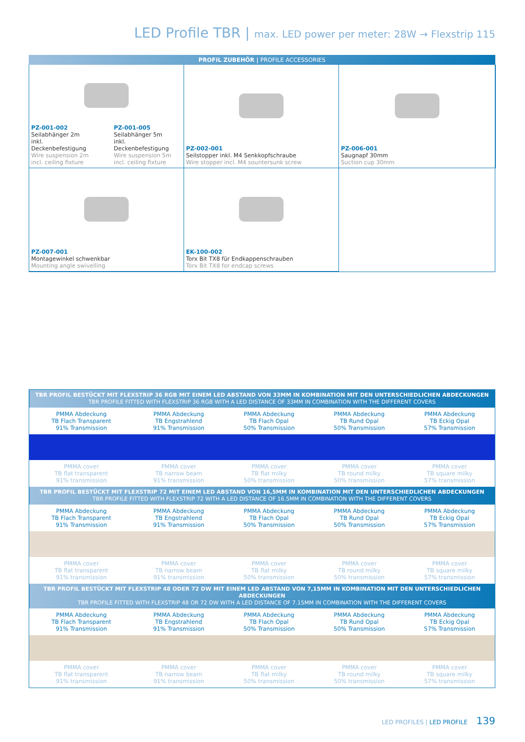LED Profile TBR | max. LED power per meter: 28W → Flexstrip 115
PROFIL ZUBEHÖR | PROFILE ACCESSORIES
PZ-001-002
Seilabhänger 2m
inkl. Deckenbefestigung
Wire suspension 2m
incl. ceiling fixture
PZ-001-005
Seilabhänger 5m
inkl. Deckenbefestigung
Wire suspension 5m
incl. ceiling fixture
PZ-002-001
Seilstopper inkl. M4 Senkkopfschraube
Wire stopper incl. M4 sountersunk screw
PZ-006-001
Saugnapf 30mm
Suction cup 30mm
PZ-007-001
Montagewinkel schwenkbar
Mounting angle swivelling
EK-100-002
Torx Bit TX8 für Endkappenschrauben
Torx Bit TX8 for endcap screws
| TBR PROFIL BESTÜCKT MIT FLEXSTRIP 36 RGB MIT EINEM LED ABSTAND VON 33MM IN KOMBINATION MIT DEN UNTERSCHIEDLICHEN ABDECKUNGEN TBR PROFILE FITTED WITH FLEXSTRIP 36 RGB WITH A LED DISTANCE OF 33MM IN COMBINATION WITH THE DIFFERENT COVERS | | | | |
| PMMA Abdeckung TB Flach Transparent 91% Transmission | PMMA Abdeckung TB Engstrahlend 91% Transmission | PMMA Abdeckung TB Flach Opal 50% Transmission | PMMA Abdeckung TB Rund Opal 50% Transmission | PMMA Abdeckung TB Eckig Opal 57% Transmission |
| PMMA cover TB flat transparent 91% transmission | PMMA cover TB narrow beam 91% transmission | PMMA cover TB flat milky 50% transmission | PMMA cover TB round milky 50% transmission | PMMA cover TB square milky 57% transmission |
| TBR PROFIL BESTÜCKT MIT FLEXSTRIP 72 MIT EINEM LED ABSTAND VON 16,5MM IN KOMBINATION MIT DEN UNTERSCHIEDLICHEN ABDECKUNGEN TBR PROFILE FITTED WITH FLEXSTRIP 72 WITH A LED DISTANCE OF 16.5MM IN COMBINATION WITH THE DIFFERENT COVERS | | | | |
| PMMA Abdeckung TB Flach Transparent 91% Transmission | PMMA Abdeckung TB Engstrahlend 91% Transmission | PMMA Abdeckung TB Flach Opal 50% Transmission | PMMA Abdeckung TB Rund Opal 50% Transmission | PMMA Abdeckung TB Eckig Opal 57% Transmission |
| PMMA cover TB flat transparent 91% transmission | PMMA cover TB narrow beam 91% transmission | PMMA cover TB flat milky 50% transmission | PMMA cover TB round milky 50% transmission | PMMA cover TB square milky 57% transmission |
| TBR PROFIL BESTÜCKT MIT FLEXSTRIP 48 ODER 72 DW MIT EINEM LED ABSTAND VON 7,15MM IN KOMBINATION MIT DEN UNTERSCHIEDLICHEN ABDECKUNGEN TBR PROFILE FITTED WITH FLEXSTRIP 48 OR 72 DW WITH A LED DISTANCE OF 7.15MM IN COMBINATION WITH THE DIFFERENT COVERS | | | | |
| PMMA Abdeckung TB Flach Transparent 91% Transmission | PMMA Abdeckung TB Engstrahlend 91% Transmission | PMMA Abdeckung TB Flach Opal 50% Transmission | PMMA Abdeckung TB Rund Opal 50% Transmission | PMMA Abdeckung TB Eckig Opal 57% Transmission |
| PMMA cover TB flat transparent 91% transmission | PMMA cover TB narrow beam 91% transmission | PMMA cover TB flat milky 50% transmission | PMMA cover TB round milky 50% transmission | PMMA cover TB square milky 57% transmission |
LED PROFILES | LED PROFILE 139